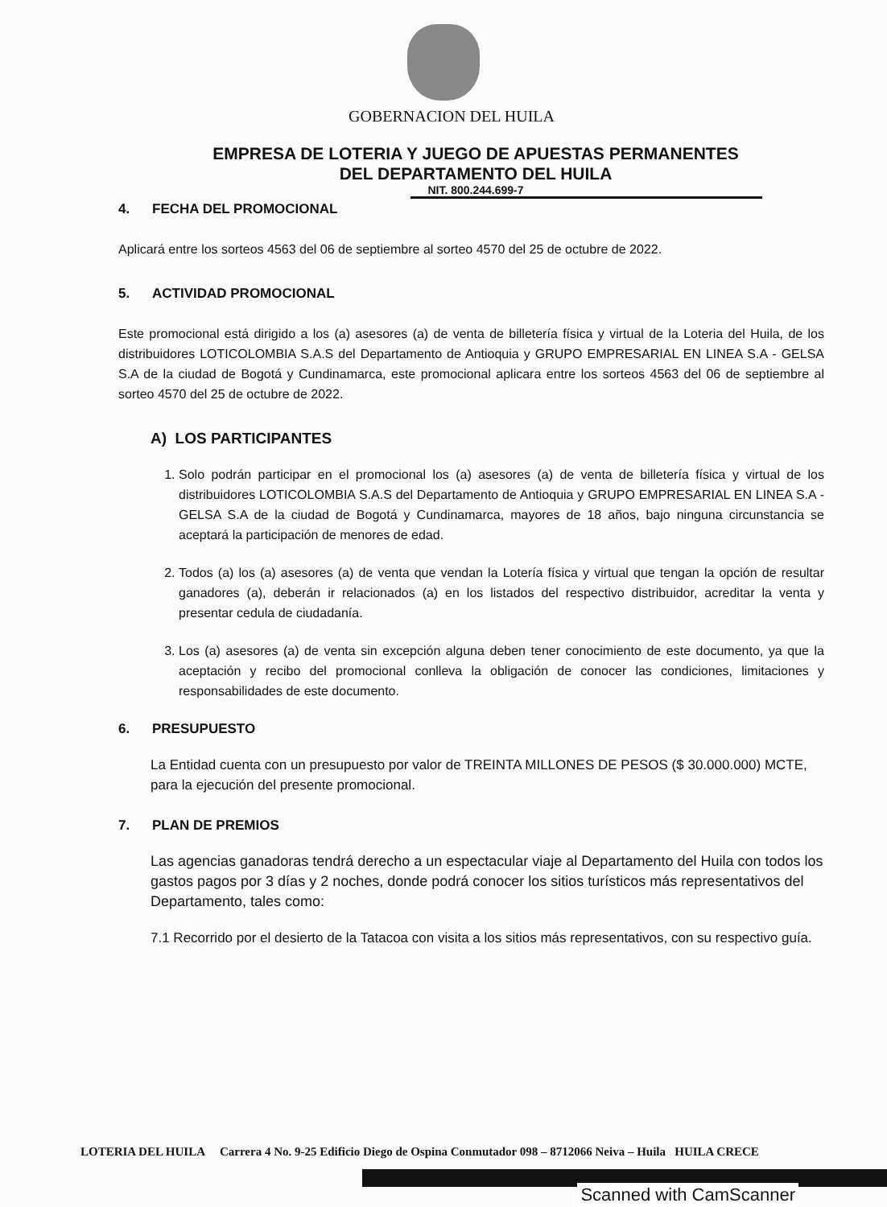GOBERNACION DEL HUILA
EMPRESA DE LOTERIA Y JUEGO DE APUESTAS PERMANENTES
DEL DEPARTAMENTO DEL HUILA
NIT. 800.244.699-7
4. FECHA DEL PROMOCIONAL
Aplicará entre los sorteos 4563 del 06 de septiembre al sorteo 4570 del 25 de octubre de 2022.
5. ACTIVIDAD PROMOCIONAL
Este promocional está dirigido a los (a) asesores (a) de venta de billetería física y virtual de la Loteria del Huila, de los distribuidores LOTICOLOMBIA S.A.S del Departamento de Antioquia y GRUPO EMPRESARIAL EN LINEA S.A - GELSA S.A de la ciudad de Bogotá y Cundinamarca, este promocional aplicara entre los sorteos 4563 del 06 de septiembre al sorteo 4570 del 25 de octubre de 2022.
A) LOS PARTICIPANTES
1. Solo podrán participar en el promocional los (a) asesores (a) de venta de billetería física y virtual de los distribuidores LOTICOLOMBIA S.A.S del Departamento de Antioquia y GRUPO EMPRESARIAL EN LINEA S.A - GELSA S.A de la ciudad de Bogotá y Cundinamarca, mayores de 18 años, bajo ninguna circunstancia se aceptará la participación de menores de edad.
2. Todos (a) los (a) asesores (a) de venta que vendan la Lotería física y virtual que tengan la opción de resultar ganadores (a), deberán ir relacionados (a) en los listados del respectivo distribuidor, acreditar la venta y presentar cedula de ciudadanía.
3. Los (a) asesores (a) de venta sin excepción alguna deben tener conocimiento de este documento, ya que la aceptación y recibo del promocional conlleva la obligación de conocer las condiciones, limitaciones y responsabilidades de este documento.
6. PRESUPUESTO
La Entidad cuenta con un presupuesto por valor de TREINTA MILLONES DE PESOS ($ 30.000.000) MCTE, para la ejecución del presente promocional.
7. PLAN DE PREMIOS
Las agencias ganadoras tendrá derecho a un espectacular viaje al Departamento del Huila con todos los gastos pagos por 3 días y 2 noches, donde podrá conocer los sitios turísticos más representativos del Departamento, tales como:
7.1 Recorrido por el desierto de la Tatacoa con visita a los sitios más representativos, con su respectivo guía.
LOTERIA DEL HUILA Carrera 4 No. 9-25 Edificio Diego de Ospina Conmutador 098 – 8712066 Neiva – Huila HUILA CRECE
Scanned with CamScanner